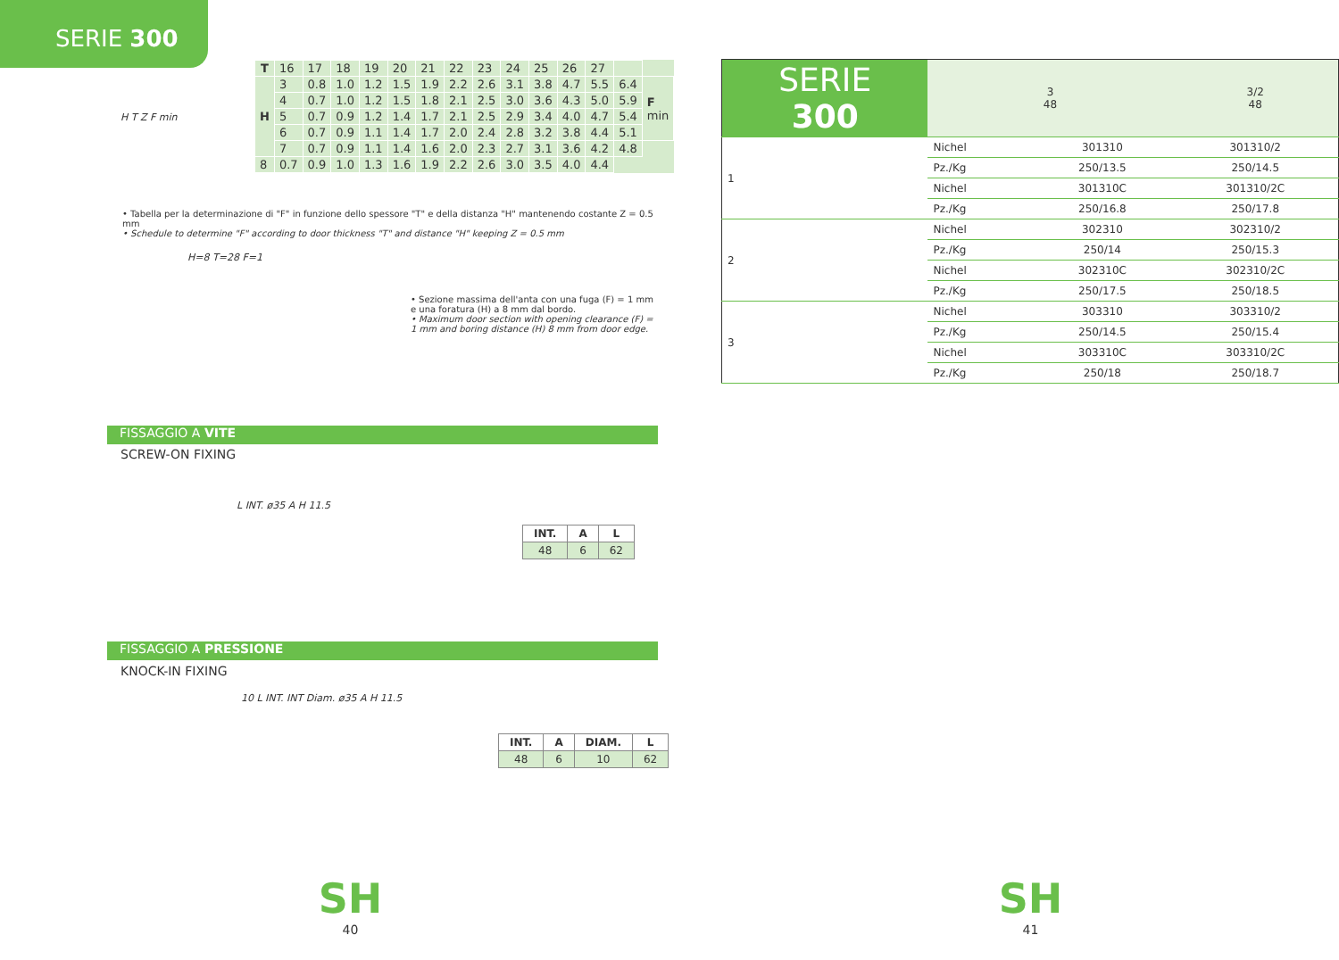SERIE 300
| T | 16 | 17 | 18 | 19 | 20 | 21 | 22 | 23 | 24 | 25 | 26 | 27 | | |
| H | | | | | | | | | | | | | | |
| | 3 | 0.8 | 1.0 | 1.2 | 1.5 | 1.9 | 2.2 | 2.6 | 3.1 | 3.8 | 4.7 | 5.5 | 6.4 | F min |
| | 4 | 0.7 | 1.0 | 1.2 | 1.5 | 1.8 | 2.1 | 2.5 | 3.0 | 3.6 | 4.3 | 5.0 | 5.9 | |
| | 5 | 0.7 | 0.9 | 1.2 | 1.4 | 1.7 | 2.1 | 2.5 | 2.9 | 3.4 | 4.0 | 4.7 | 5.4 | |
| | 6 | 0.7 | 0.9 | 1.1 | 1.4 | 1.7 | 2.0 | 2.4 | 2.8 | 3.2 | 3.8 | 4.4 | 5.1 | |
| | 7 | 0.7 | 0.9 | 1.1 | 1.4 | 1.6 | 2.0 | 2.3 | 2.7 | 3.1 | 3.6 | 4.2 | 4.8 | |
| 8 | 0.7 | 0.9 | 1.0 | 1.3 | 1.6 | 1.9 | 2.2 | 2.6 | 3.0 | 3.5 | 4.0 | 4.4 | | |
H T Z F min
• Tabella per la determinazione di "F" in funzione dello spessore "T" e della distanza "H" mantenendo costante Z = 0.5 mm
• Schedule to determine "F" according to door thickness "T" and distance "H" keeping Z = 0.5 mm
H=8 T=28 F=1
• Sezione massima dell'anta con una fuga (F) = 1 mm e una foratura (H) a 8 mm dal bordo.
• Maximum door section with opening clearance (F) = 1 mm and boring distance (H) 8 mm from door edge.
FISSAGGIO A VITE
SCREW-ON FIXING
L INT. ø35 A H 11.5
| INT. | A | L |
| --- | --- | --- |
| 48 | 6 | 62 |
FISSAGGIO A PRESSIONE
KNOCK-IN FIXING
10 L INT. INT Diam. ø35 A H 11.5
| INT. | A | DIAM. | L |
| --- | --- | --- | --- |
| 48 | 6 | 10 | 62 |
SH
40
| SERIE 300 | | 3 48 | | 3/2 48 |
| 1 | | Nichel | 301310 | 301310/2 |
| | | Pz./Kg | 250/13.5 | 250/14.5 |
| | | Nichel | 301310C | 301310/2C |
| | | Pz./Kg | 250/16.8 | 250/17.8 |
| 2 | | Nichel | 302310 | 302310/2 |
| | | Pz./Kg | 250/14 | 250/15.3 |
| | | Nichel | 302310C | 302310/2C |
| | | Pz./Kg | 250/17.5 | 250/18.5 |
| 3 | | Nichel | 303310 | 303310/2 |
| | | Pz./Kg | 250/14.5 | 250/15.4 |
| | | Nichel | 303310C | 303310/2C |
| | | Pz./Kg | 250/18 | 250/18.7 |
SH
41